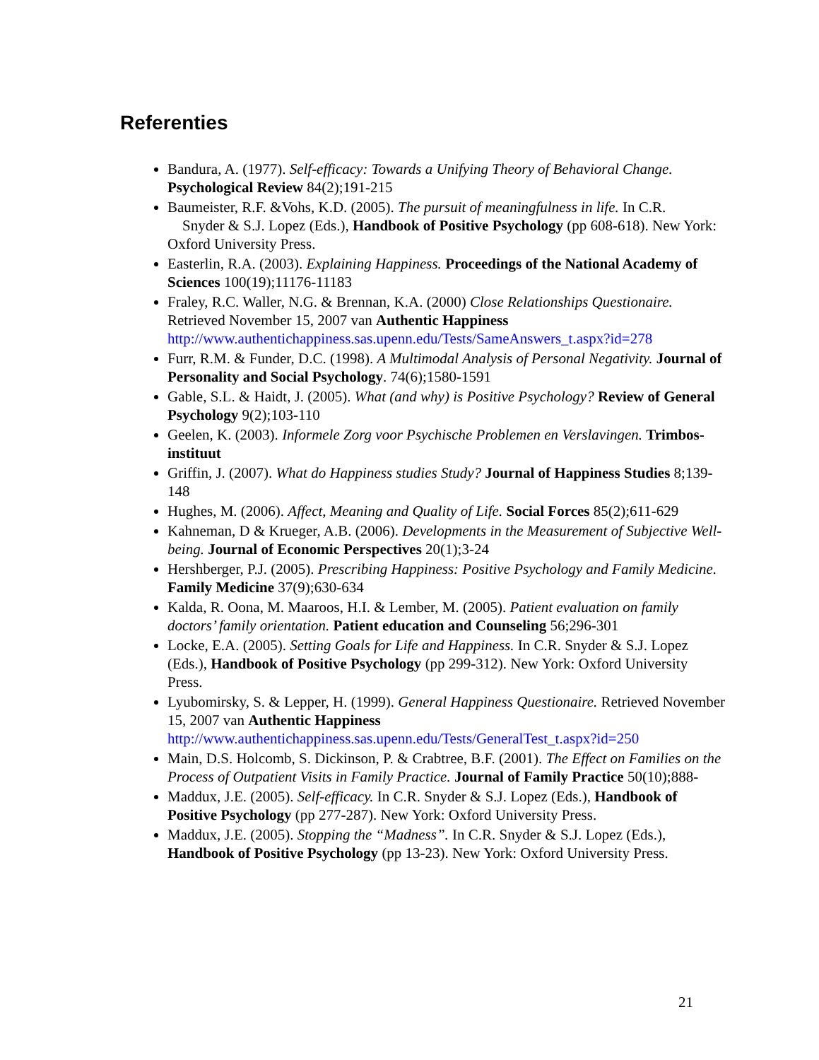Referenties
Bandura, A. (1977). Self-efficacy: Towards a Unifying Theory of Behavioral Change. Psychological Review 84(2);191-215
Baumeister, R.F. &Vohs, K.D. (2005). The pursuit of meaningfulness in life. In C.R. Snyder & S.J. Lopez (Eds.), Handbook of Positive Psychology (pp 608-618). New York: Oxford University Press.
Easterlin, R.A. (2003). Explaining Happiness. Proceedings of the National Academy of Sciences 100(19);11176-11183
Fraley, R.C. Waller, N.G. & Brennan, K.A. (2000) Close Relationships Questionaire. Retrieved November 15, 2007 van Authentic Happiness http://www.authentichappiness.sas.upenn.edu/Tests/SameAnswers_t.aspx?id=278
Furr, R.M. & Funder, D.C. (1998). A Multimodal Analysis of Personal Negativity. Journal of Personality and Social Psychology. 74(6);1580-1591
Gable, S.L. & Haidt, J. (2005). What (and why) is Positive Psychology? Review of General Psychology 9(2);103-110
Geelen, K. (2003). Informele Zorg voor Psychische Problemen en Verslavingen. Trimbos-instituut
Griffin, J. (2007). What do Happiness studies Study? Journal of Happiness Studies 8;139-148
Hughes, M. (2006). Affect, Meaning and Quality of Life. Social Forces 85(2);611-629
Kahneman, D & Krueger, A.B. (2006). Developments in the Measurement of Subjective Well-being. Journal of Economic Perspectives 20(1);3-24
Hershberger, P.J. (2005). Prescribing Happiness: Positive Psychology and Family Medicine. Family Medicine 37(9);630-634
Kalda, R. Oona, M. Maaroos, H.I. & Lember, M. (2005). Patient evaluation on family doctors’ family orientation. Patient education and Counseling 56;296-301
Locke, E.A. (2005). Setting Goals for Life and Happiness. In C.R. Snyder & S.J. Lopez (Eds.), Handbook of Positive Psychology (pp 299-312). New York: Oxford University Press.
Lyubomirsky, S. & Lepper, H. (1999). General Happiness Questionaire. Retrieved November 15, 2007 van Authentic Happiness http://www.authentichappiness.sas.upenn.edu/Tests/GeneralTest_t.aspx?id=250
Main, D.S. Holcomb, S. Dickinson, P. & Crabtree, B.F. (2001). The Effect on Families on the Process of Outpatient Visits in Family Practice. Journal of Family Practice 50(10);888-
Maddux, J.E. (2005). Self-efficacy. In C.R. Snyder & S.J. Lopez (Eds.), Handbook of Positive Psychology (pp 277-287). New York: Oxford University Press.
Maddux, J.E. (2005). Stopping the “Madness”. In C.R. Snyder & S.J. Lopez (Eds.), Handbook of Positive Psychology (pp 13-23). New York: Oxford University Press.
21